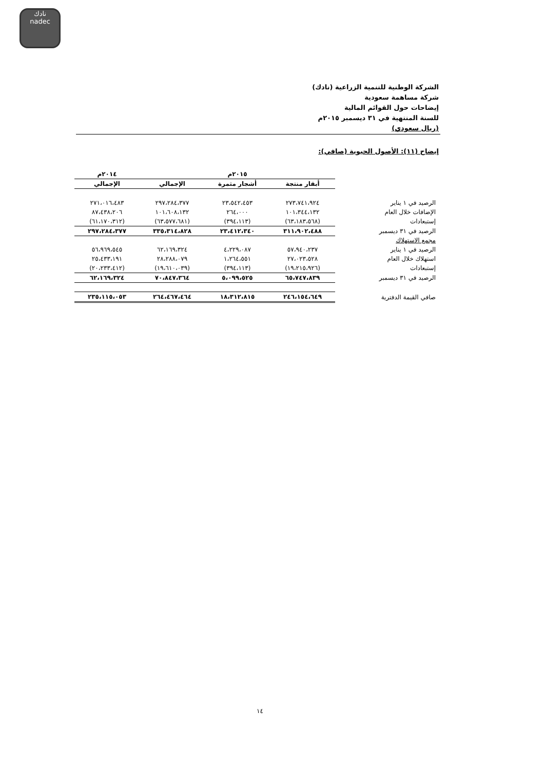نادك
nadec
الشركة الوطنية للتنمية الزراعية (نادك)
شركة مساهمة سعودية
إيضاحات حول القوائم المالية
للسنة المنتهية في ٣١ ديسمبر ٢٠١٥م
(ريال سعودي)
إيضاح (١١): الأصول الحيوية (صافي):
| | ٢٠١٥م | | | ٢٠١٤م |
| | أبقار منتجة | أشجار مثمرة | الإجمالي | الإجمالي |
| الرصيد في ١ يناير | ٢٧٣،٧٤١،٩٢٤ | ٢٣،٥٤٢،٤٥٣ | ٢٩٧،٢٨٤،٣٧٧ | ٢٧١،٠١٦،٤٨٣ |
| الإضافات خلال العام | ١٠١،٣٤٤،١٣٢ | ٢٦٤،٠٠٠ | ١٠١،٦٠٨،١٣٢ | ٨٧،٤٣٨،٢٠٦ |
| إستبعادات | (٦٣،١٨٣،٥٦٨) | (٣٩٤،١١٣) | (٦٣،٥٧٧،٦٨١) | (٦١،١٧٠،٣١٢) |
| الرصيد في ٣١ ديسمبر | ٣١١،٩٠٢،٤٨٨ | ٢٣،٤١٢،٣٤٠ | ٣٣٥،٣١٤،٨٢٨ | ٢٩٧،٢٨٤،٣٧٧ |
| مجمع الاستهلاك | | | | |
| الرصيد في ١ يناير | ٥٧،٩٤٠،٢٣٧ | ٤،٢٢٩،٠٨٧ | ٦٢،١٦٩،٣٢٤ | ٥٦،٩٦٩،٥٤٥ |
| استهلاك خلال العام | ٢٧،٠٢٣،٥٢٨ | ١،٢٦٤،٥٥١ | ٢٨،٢٨٨،٠٧٩ | ٢٥،٤٣٣،١٩١ |
| إستبعادات | (١٩،٢١٥،٩٢٦) | (٣٩٤،١١٣) | (١٩،٦١٠،٠٣٩) | (٢٠،٢٣٣،٤١٢) |
| الرصيد في ٣١ ديسمبر | ٦٥،٧٤٧،٨٣٩ | ٥،٠٩٩،٥٢٥ | ٧٠،٨٤٧،٣٦٤ | ٦٢،١٦٩،٣٢٤ |
| صافي القيمة الدفترية | ٢٤٦،١٥٤،٦٤٩ | ١٨،٣١٢،٨١٥ | ٢٦٤،٤٦٧،٤٦٤ | ٢٣٥،١١٥،٠٥٣ |
١٤